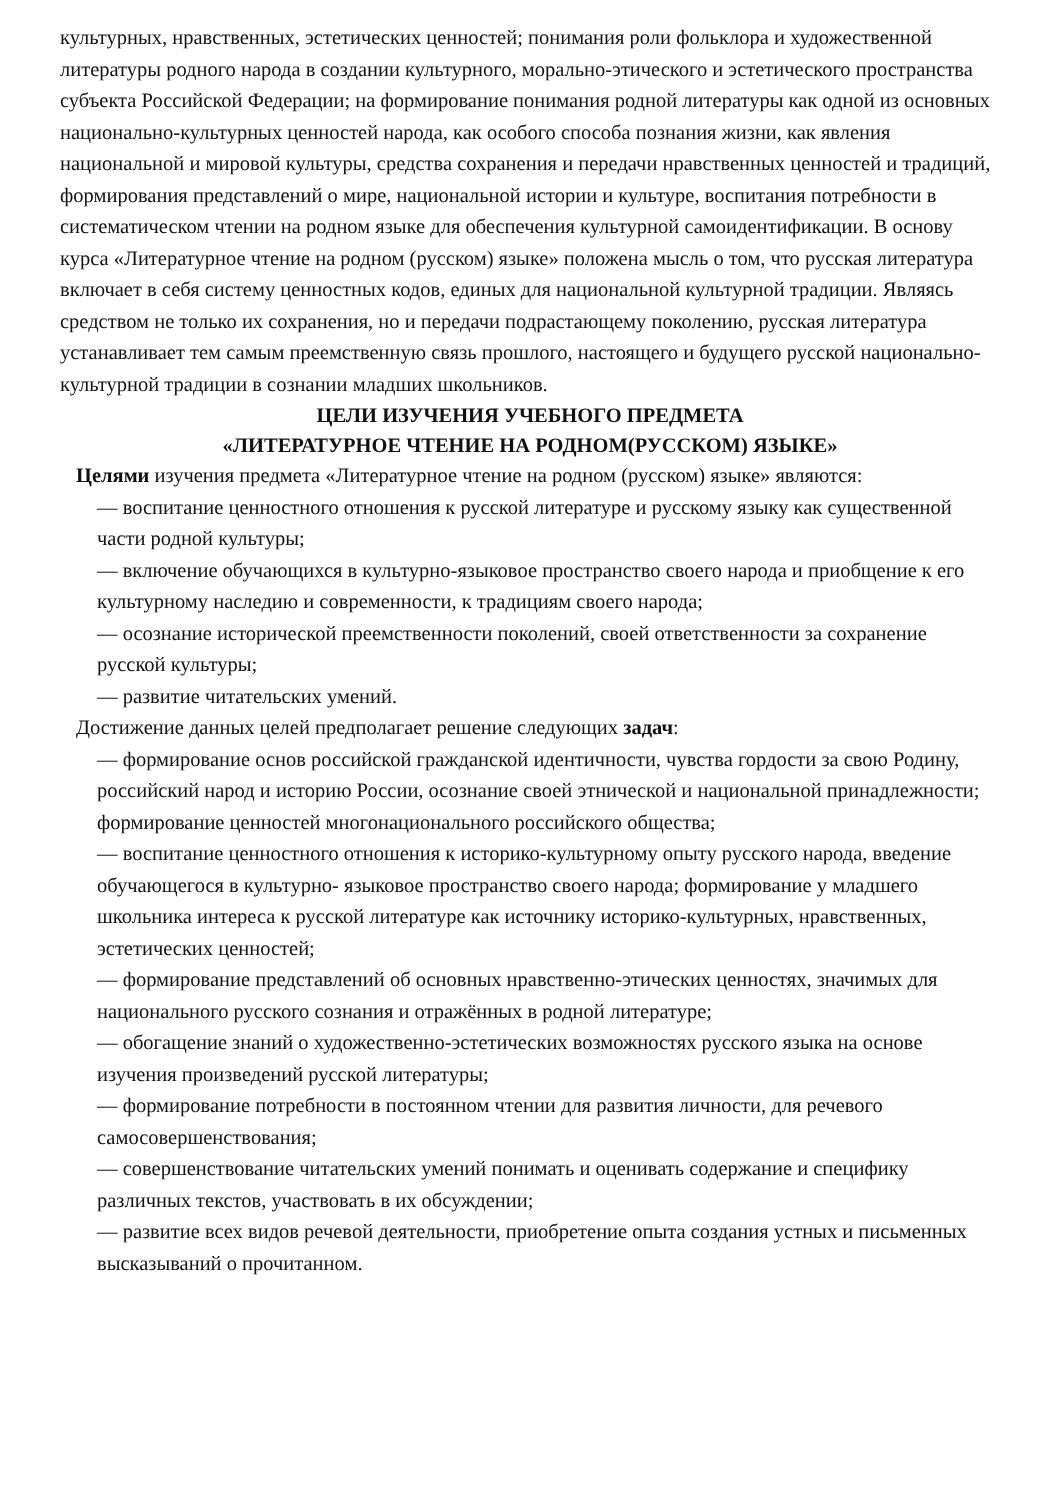культурных, нравственных, эстетических ценностей; понимания роли фольклора и художественной литературы родного народа в создании культурного, морально-этического и эстетического пространства субъекта Российской Федерации; на формирование понимания родной литературы как одной из основных национально-культурных ценностей народа, как особого способа познания жизни, как явления национальной и мировой культуры, средства сохранения и передачи нравственных ценностей и традиций, формирования представлений о мире, национальной истории и культуре, воспитания потребности в систематическом чтении на родном языке для обеспечения культурной самоидентификации. В основу курса «Литературное чтение на родном (русском) языке» положена мысль о том, что русская литература включает в себя систему ценностных кодов, единых для национальной культурной традиции. Являясь средством не только их сохранения, но и передачи подрастающему поколению, русская литература устанавливает тем самым преемственную связь прошлого, настоящего и будущего русской национально-культурной традиции в сознании младших школьников.
ЦЕЛИ ИЗУЧЕНИЯ УЧЕБНОГО ПРЕДМЕТА
«ЛИТЕРАТУРНОЕ ЧТЕНИЕ НА РОДНОМ(РУССКОМ) ЯЗЫКЕ»
Целями изучения предмета «Литературное чтение на родном (русском) языке» являются:
— воспитание ценностного отношения к русской литературе и русскому языку как существенной части родной культуры;
— включение обучающихся в культурно-языковое пространство своего народа и приобщение к его культурному наследию и современности, к традициям своего народа;
— осознание исторической преемственности поколений, своей ответственности за сохранение русской культуры;
— развитие читательских умений.
Достижение данных целей предполагает решение следующих задач:
— формирование основ российской гражданской идентичности, чувства гордости за свою Родину, российский народ и историю России, осознание своей этнической и национальной принадлежности; формирование ценностей многонационального российского общества;
— воспитание ценностного отношения к историко-культурному опыту русского народа, введение обучающегося в культурно- языковое пространство своего народа; формирование у младшего школьника интереса к русской литературе как источнику историко-культурных, нравственных, эстетических ценностей;
— формирование представлений об основных нравственно-этических ценностях, значимых для национального русского сознания и отражённых в родной литературе;
— обогащение знаний о художественно-эстетических возможностях русского языка на основе изучения произведений русской литературы;
— формирование потребности в постоянном чтении для развития личности, для речевого самосовершенствования;
— совершенствование читательских умений понимать и оценивать содержание и специфику различных текстов, участвовать в их обсуждении;
— развитие всех видов речевой деятельности, приобретение опыта создания устных и письменных высказываний о прочитанном.